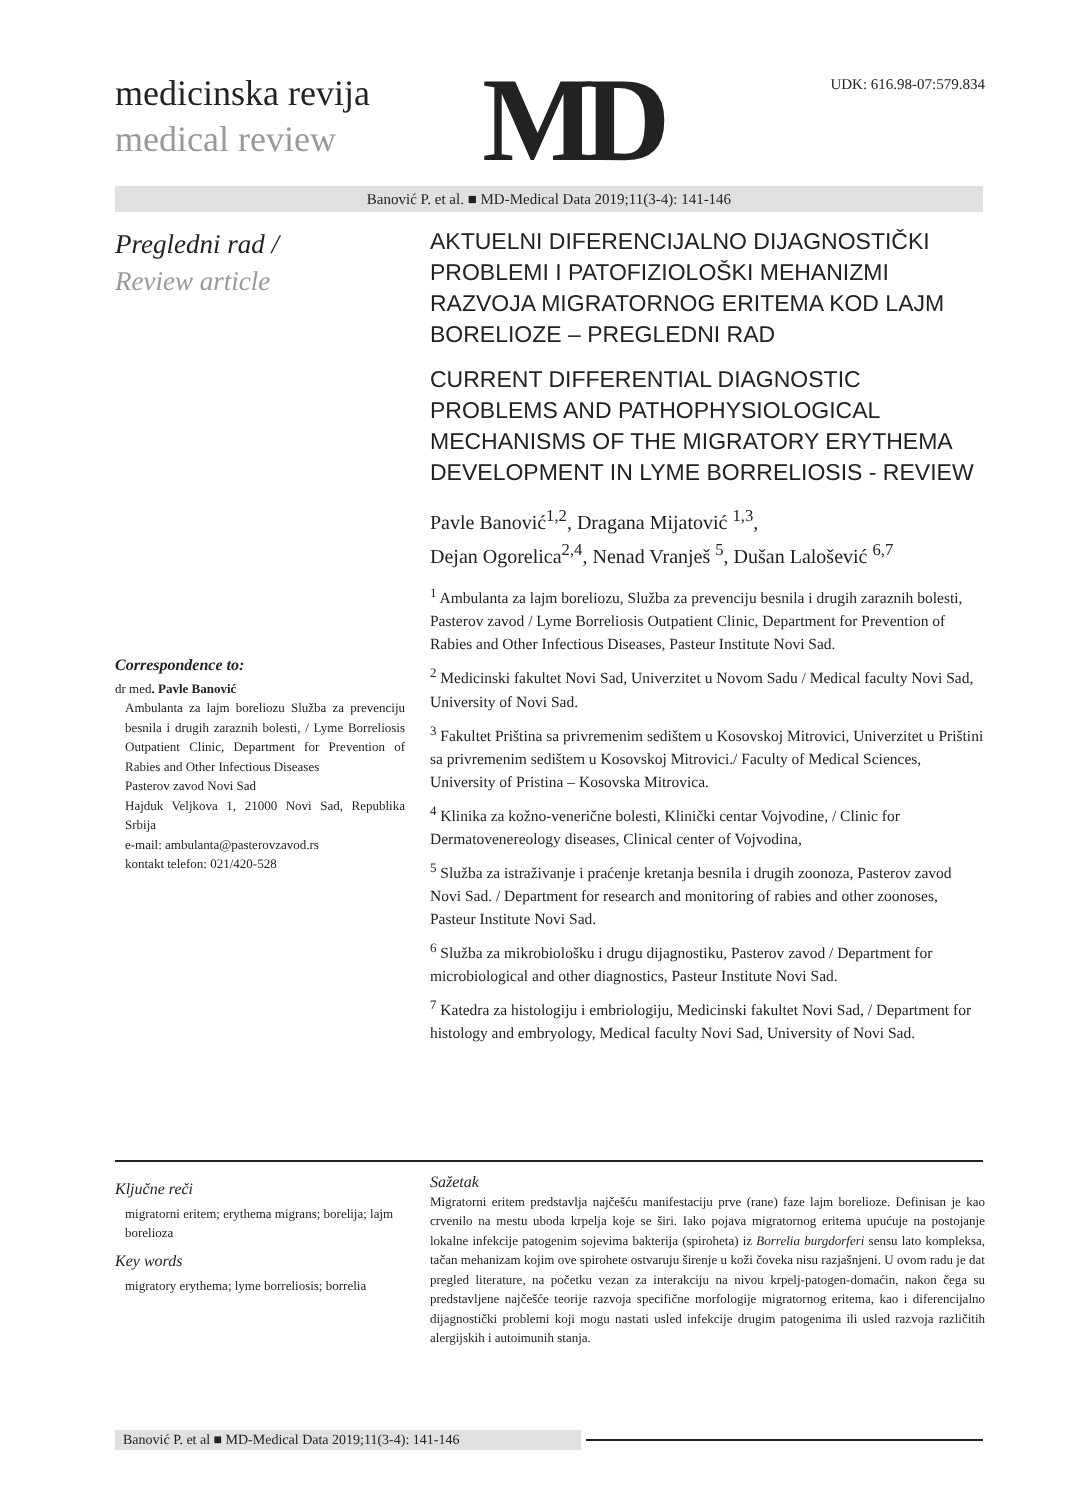medicinska revija
medical review
MD
UDK: 616.98-07:579.834
Banović P. et al. ■ MD-Medical Data 2019;11(3-4): 141-146
Pregledni rad /
Review article
Correspondence to:
dr med. Pavle Banović
Ambulanta za lajm boreliozu Služba za prevenciju besnila i drugih zaraznih bolesti, / Lyme Borreliosis Outpatient Clinic, Department for Prevention of Rabies and Other Infectious Diseases
Pasterov zavod Novi Sad
Hajduk Veljkova 1, 21000 Novi Sad, Republika Srbija
e-mail: ambulanta@pasterovzavod.rs
kontakt telefon: 021/420-528
AKTUELNI DIFERENCIJALNO DIJAGNOSTIČKI PROBLEMI I PATOFIZIOLOŠKI MEHANIZMI RAZVOJA MIGRATORNOG ERITEMA KOD LAJM BORELIOZE – PREGLEDNI RAD
CURRENT DIFFERENTIAL DIAGNOSTIC PROBLEMS AND PATHOPHYSIOLOGICAL MECHANISMS OF THE MIGRATORY ERYTHEMA DEVELOPMENT IN LYME BORRELIOSIS - REVIEW
Pavle Banović<sup>1,2</sup>, Dragana Mijatović <sup>1,3</sup>,
Dejan Ogorelica<sup>2,4</sup>, Nenad Vranješ <sup>5</sup>, Dušan Lalošević <sup>6,7</sup>
<sup>1</sup> Ambulanta za lajm boreliozu, Služba za prevenciju besnila i drugih zaraznih bolesti, Pasterov zavod / Lyme Borreliosis Outpatient Clinic, Department for Prevention of Rabies and Other Infectious Diseases, Pasteur Institute Novi Sad.
<sup>2</sup> Medicinski fakultet Novi Sad, Univerzitet u Novom Sadu / Medical faculty Novi Sad, University of Novi Sad.
<sup>3</sup> Fakultet Priština sa privremenim sedištem u Kosovskoj Mitrovici, Univerzitet u Prištini sa privremenim sedištem u Kosovskoj Mitrovici./ Faculty of Medical Sciences, University of Pristina – Kosovska Mitrovica.
<sup>4</sup> Klinika za kožno-venerične bolesti, Klinički centar Vojvodine, / Clinic for Dermatovenereology diseases, Clinical center of Vojvodina,
<sup>5</sup> Služba za istraživanje i praćenje kretanja besnila i drugih zoonoza, Pasterov zavod Novi Sad. / Department for research and monitoring of rabies and other zoonoses, Pasteur Institute Novi Sad.
<sup>6</sup> Služba za mikrobiološku i drugu dijagnostiku, Pasterov zavod / Department for microbiological and other diagnostics, Pasteur Institute Novi Sad.
<sup>7</sup> Katedra za histologiju i embriologiju, Medicinski fakultet Novi Sad, / Department for histology and embryology, Medical faculty Novi Sad, University of Novi Sad.
Ključne reči
migratorni eritem; erythema migrans; borelija; lajm borelioza
Key words
migratory erythema; lyme borreliosis; borrelia
Sažetak
Migratorni eritem predstavlja najčešću manifestaciju prve (rane) faze lajm borelioze. Definisan je kao crvenilo na mestu uboda krpelja koje se širi. Iako pojava migratornog eritema upućuje na postojanje lokalne infekcije patogenim sojevima bakterija (spiroheta) iz Borrelia burgdorferi sensu lato kompleksa, tačan mehanizam kojim ove spirohete ostvaruju širenje u koži čoveka nisu razjašnjeni. U ovom radu je dat pregled literature, na početku vezan za interakciju na nivou krpelj-patogen-domaćin, nakon čega su predstavljene najčešće teorije razvoja specifične morfologije migratornog eritema, kao i diferencijalno dijagnostički problemi koji mogu nastati usled infekcije drugim patogenima ili usled razvoja različitih alergijskih i autoimunih stanja.
Banović P. et al ■ MD-Medical Data 2019;11(3-4): 141-146